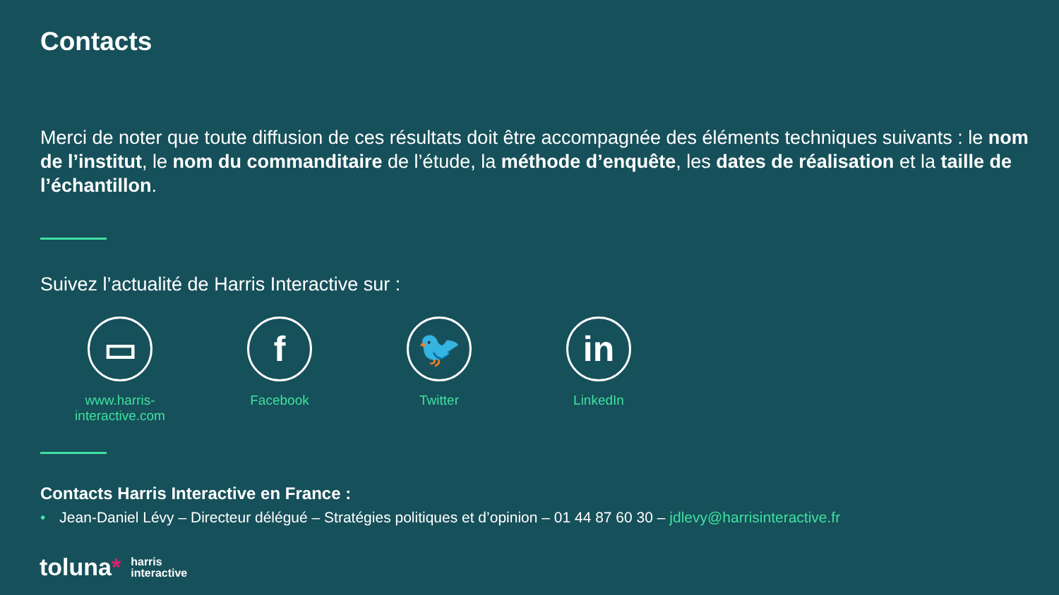Contacts
Merci de noter que toute diffusion de ces résultats doit être accompagnée des éléments techniques suivants : le nom de l’institut, le nom du commanditaire de l’étude, la méthode d’enquête, les dates de réalisation et la taille de l’échantillon.
Suivez l’actualité de Harris Interactive sur :
▭
www.harris-interactive.com
f
Facebook
🐦
Twitter
in
LinkedIn
Contacts Harris Interactive en France :
• Jean-Daniel Lévy – Directeur délégué – Stratégies politiques et d’opinion – 01 44 87 60 30 – jdlevy@harrisinteractive.fr
toluna* harris
interactive